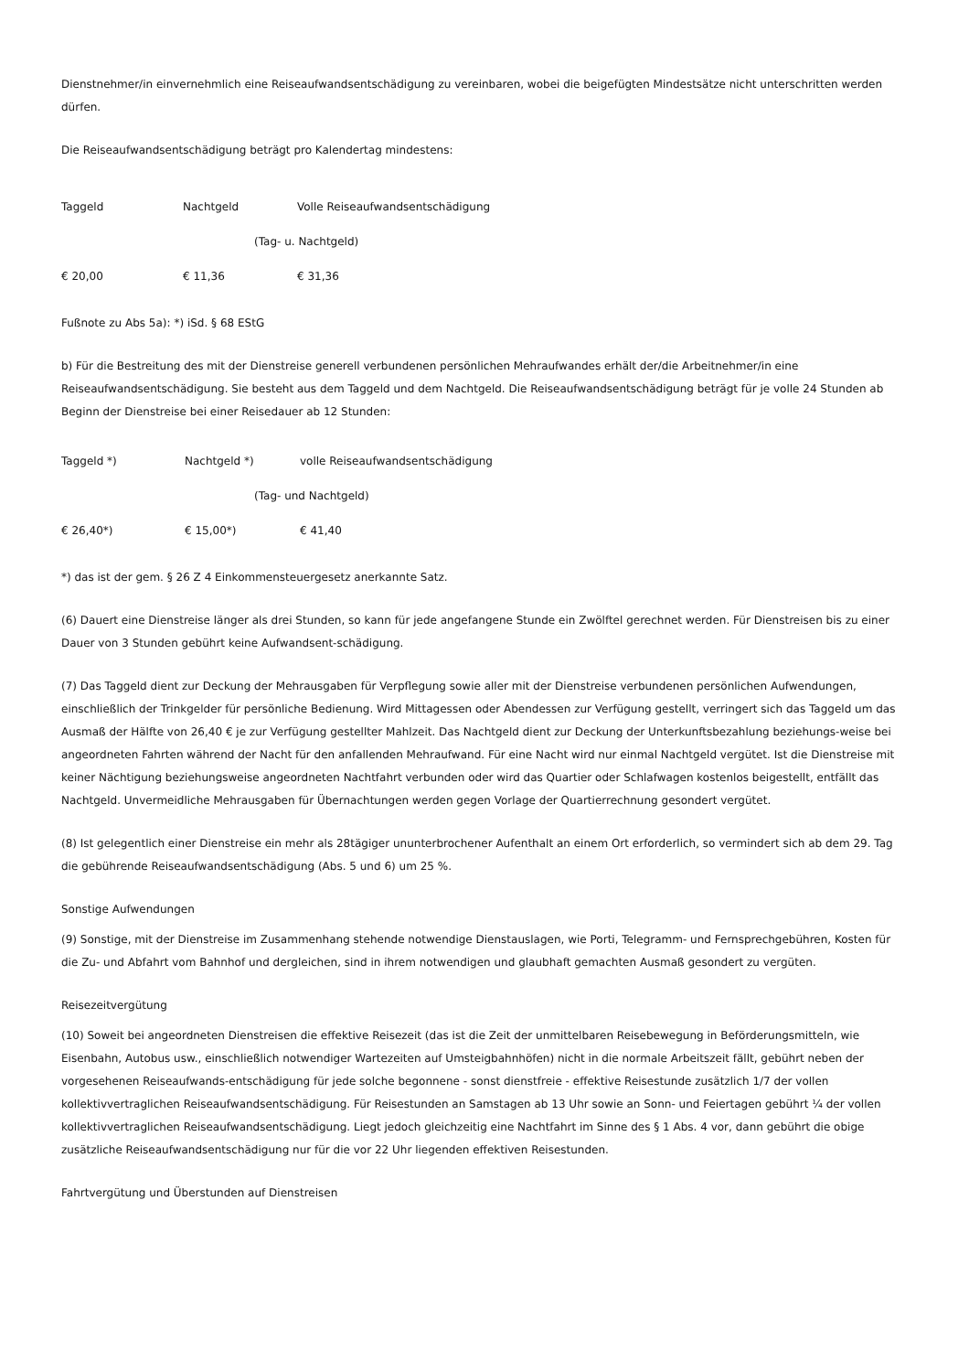Dienstnehmer/in einvernehmlich eine Reiseaufwandsentschädigung zu vereinbaren, wobei die beigefügten Mindestsätze nicht unterschritten werden dürfen.
Die Reiseaufwandsentschädigung beträgt pro Kalendertag mindestens:
| Taggeld | Nachtgeld | Volle Reiseaufwandsentschädigung |
| | (Tag- u. Nachtgeld) | |
| € 20,00 | € 11,36 | € 31,36 |
Fußnote zu Abs 5a): *) iSd. § 68 EStG
b) Für die Bestreitung des mit der Dienstreise generell verbundenen persönlichen Mehraufwandes erhält der/die Arbeitnehmer/in eine Reiseaufwandsentschädigung. Sie besteht aus dem Taggeld und dem Nachtgeld. Die Reiseaufwandsentschädigung beträgt für je volle 24 Stunden ab Beginn der Dienstreise bei einer Reisedauer ab 12 Stunden:
| Taggeld *) | Nachtgeld *) | volle Reiseaufwandsentschädigung |
| | (Tag- und Nachtgeld) | |
| € 26,40*) | € 15,00*) | € 41,40 |
*) das ist der gem. § 26 Z 4 Einkommensteuergesetz anerkannte Satz.
(6) Dauert eine Dienstreise länger als drei Stunden, so kann für jede angefangene Stunde ein Zwölftel gerechnet werden. Für Dienstreisen bis zu einer Dauer von 3 Stunden gebührt keine Aufwandsent-schädigung.
(7) Das Taggeld dient zur Deckung der Mehrausgaben für Verpflegung sowie aller mit der Dienstreise verbundenen persönlichen Aufwendungen, einschließlich der Trinkgelder für persönliche Bedienung. Wird Mittagessen oder Abendessen zur Verfügung gestellt, verringert sich das Taggeld um das Ausmaß der Hälfte von 26,40 € je zur Verfügung gestellter Mahlzeit. Das Nachtgeld dient zur Deckung der Unterkunftsbezahlung beziehungs-weise bei angeordneten Fahrten während der Nacht für den anfallenden Mehraufwand. Für eine Nacht wird nur einmal Nachtgeld vergütet. Ist die Dienstreise mit keiner Nächtigung beziehungsweise angeordneten Nachtfahrt verbunden oder wird das Quartier oder Schlafwagen kostenlos beigestellt, entfällt das Nachtgeld. Unvermeidliche Mehrausgaben für Übernachtungen werden gegen Vorlage der Quartierrechnung gesondert vergütet.
(8) Ist gelegentlich einer Dienstreise ein mehr als 28tägiger ununterbrochener Aufenthalt an einem Ort erforderlich, so vermindert sich ab dem 29. Tag die gebührende Reiseaufwandsentschädigung (Abs. 5 und 6) um 25 %.
Sonstige Aufwendungen
(9) Sonstige, mit der Dienstreise im Zusammenhang stehende notwendige Dienstauslagen, wie Porti, Telegramm- und Fernsprechgebühren, Kosten für die Zu- und Abfahrt vom Bahnhof und dergleichen, sind in ihrem notwendigen und glaubhaft gemachten Ausmaß gesondert zu vergüten.
Reisezeitvergütung
(10) Soweit bei angeordneten Dienstreisen die effektive Reisezeit (das ist die Zeit der unmittelbaren Reisebewegung in Beförderungsmitteln, wie Eisenbahn, Autobus usw., einschließlich notwendiger Wartezeiten auf Umsteigbahnhöfen) nicht in die normale Arbeitszeit fällt, gebührt neben der vorgesehenen Reiseaufwands-entschädigung für jede solche begonnene - sonst dienstfreie - effektive Reisestunde zusätzlich 1/7 der vollen kollektivvertraglichen Reiseaufwandsentschädigung. Für Reisestunden an Samstagen ab 13 Uhr sowie an Sonn- und Feiertagen gebührt ¼ der vollen kollektivvertraglichen Reiseaufwandsentschädigung. Liegt jedoch gleichzeitig eine Nachtfahrt im Sinne des § 1 Abs. 4 vor, dann gebührt die obige zusätzliche Reiseaufwandsentschädigung nur für die vor 22 Uhr liegenden effektiven Reisestunden.
Fahrtvergütung und Überstunden auf Dienstreisen